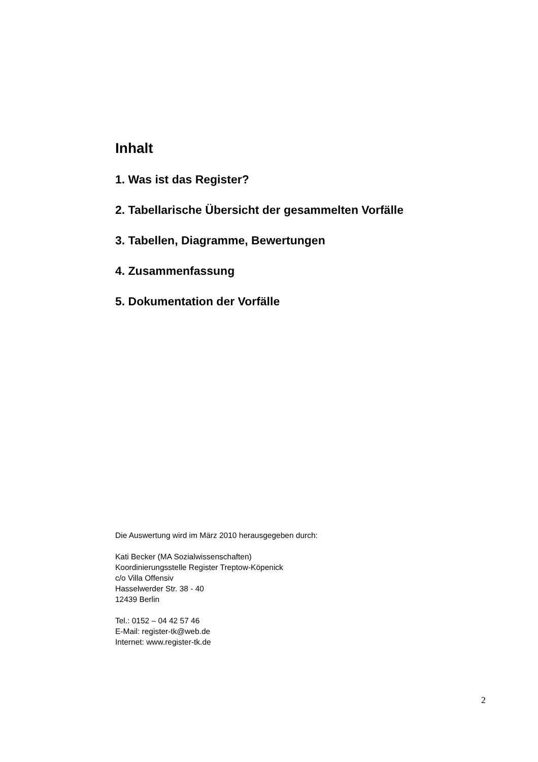Inhalt
1. Was ist das Register?
2. Tabellarische Übersicht der gesammelten Vorfälle
3. Tabellen, Diagramme, Bewertungen
4. Zusammenfassung
5. Dokumentation der Vorfälle
Die Auswertung wird im März 2010 herausgegeben durch:
Kati Becker (MA Sozialwissenschaften)
Koordinierungsstelle Register Treptow-Köpenick
c/o Villa Offensiv
Hasselwerder Str. 38 - 40
12439 Berlin
Tel.: 0152 – 04 42 57 46
E-Mail: register-tk@web.de
Internet: www.register-tk.de
2